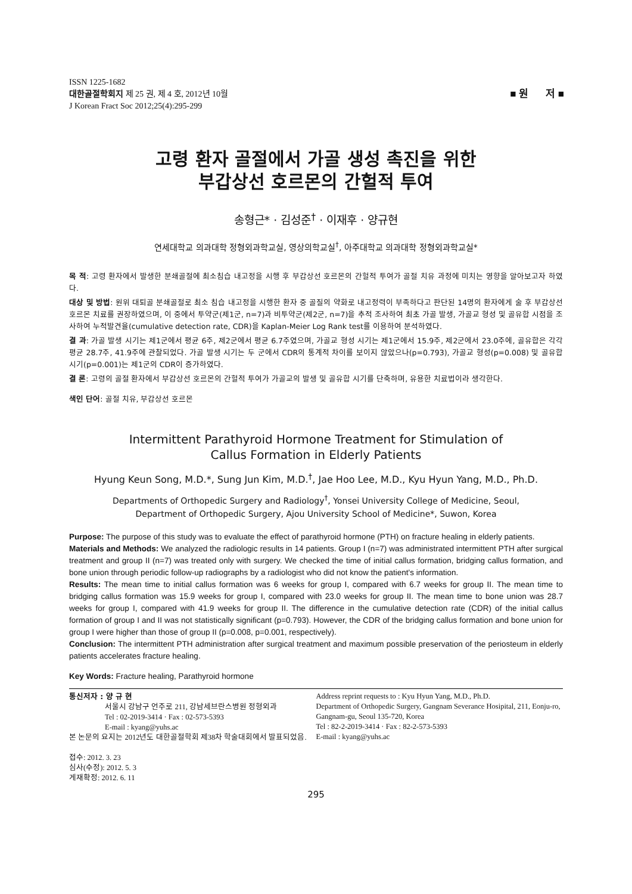ISSN 1225-1682
대한골절학회지 제 25 권, 제 4 호, 2012년 10월
J Korean Fract Soc 2012;25(4):295-299
■ 원 저 ■
고령 환자 골절에서 가골 생성 촉진을 위한
부갑상선 호르몬의 간헐적 투여
송형근* · 김성준<sup>†</sup> · 이재후 · 양규현
연세대학교 의과대학 정형외과학교실, 영상의학교실<sup>†</sup>, 아주대학교 의과대학 정형외과학교실*
목 적: 고령 환자에서 발생한 분쇄골절에 최소침습 내고정을 시행 후 부갑상선 호르몬의 간헐적 투여가 골절 치유 과정에 미치는 영향을 알아보고자 하였다.
대상 및 방법: 원위 대퇴골 분쇄골절로 최소 침습 내고정을 시행한 환자 중 골질의 약화로 내고정력이 부족하다고 판단된 14명의 환자에게 술 후 부갑상선 호르몬 치료를 권장하였으며, 이 중에서 투약군(제1군, n=7)과 비투약군(제2군, n=7)을 추적 조사하여 최초 가골 발생, 가골교 형성 및 골유합 시점을 조사하여 누적발견율(cumulative detection rate, CDR)을 Kaplan-Meier Log Rank test를 이용하여 분석하였다.
결 과: 가골 발생 시기는 제1군에서 평균 6주, 제2군에서 평균 6.7주였으며, 가골교 형성 시기는 제1군에서 15.9주, 제2군에서 23.0주에, 골유합은 각각 평균 28.7주, 41.9주에 관찰되었다. 가골 발생 시기는 두 군에서 CDR의 통계적 차이를 보이지 않았으나(p=0.793), 가골교 형성(p=0.008) 및 골유합 시기(p=0.001)는 제1군의 CDR이 증가하였다.
결 론: 고령의 골절 환자에서 부갑상선 호르몬의 간헐적 투여가 가골교의 발생 및 골유합 시기를 단축하며, 유용한 치료법이라 생각한다.
색인 단어: 골절 치유, 부갑상선 호르몬
Intermittent Parathyroid Hormone Treatment for Stimulation of
Callus Formation in Elderly Patients
Hyung Keun Song, M.D.*, Sung Jun Kim, M.D.<sup>†</sup>, Jae Hoo Lee, M.D., Kyu Hyun Yang, M.D., Ph.D.
Departments of Orthopedic Surgery and Radiology<sup>†</sup>, Yonsei University College of Medicine, Seoul,
Department of Orthopedic Surgery, Ajou University School of Medicine*, Suwon, Korea
Purpose: The purpose of this study was to evaluate the effect of parathyroid hormone (PTH) on fracture healing in elderly patients.
Materials and Methods: We analyzed the radiologic results in 14 patients. Group I (n=7) was administrated intermittent PTH after surgical treatment and group II (n=7) was treated only with surgery. We checked the time of initial callus formation, bridging callus formation, and bone union through periodic follow-up radiographs by a radiologist who did not know the patient's information.
Results: The mean time to initial callus formation was 6 weeks for group I, compared with 6.7 weeks for group II. The mean time to bridging callus formation was 15.9 weeks for group I, compared with 23.0 weeks for group II. The mean time to bone union was 28.7 weeks for group I, compared with 41.9 weeks for group II. The difference in the cumulative detection rate (CDR) of the initial callus formation of group I and II was not statistically significant (p=0.793). However, the CDR of the bridging callus formation and bone union for group I were higher than those of group II (p=0.008, p=0.001, respectively).
Conclusion: The intermittent PTH administration after surgical treatment and maximum possible preservation of the periosteum in elderly patients accelerates fracture healing.
Key Words: Fracture healing, Parathyroid hormone
통신저자 : 양 규 현
서울시 강남구 언주로 211, 강남세브란스병원 정형외과
Tel : 02-2019-3414 · Fax : 02-573-5393
E-mail : kyang@yuhs.ac
본 논문의 요지는 2012년도 대한골절학회 제38차 학술대회에서 발표되었음.
접수: 2012. 3. 23
심사(수정): 2012. 5. 3
게재확정: 2012. 6. 11
Address reprint requests to : Kyu Hyun Yang, M.D., Ph.D.
Department of Orthopedic Surgery, Gangnam Severance Hosipital, 211, Eonju-ro, Gangnam-gu, Seoul 135-720, Korea
Tel : 82-2-2019-3414 · Fax : 82-2-573-5393
E-mail : kyang@yuhs.ac
295